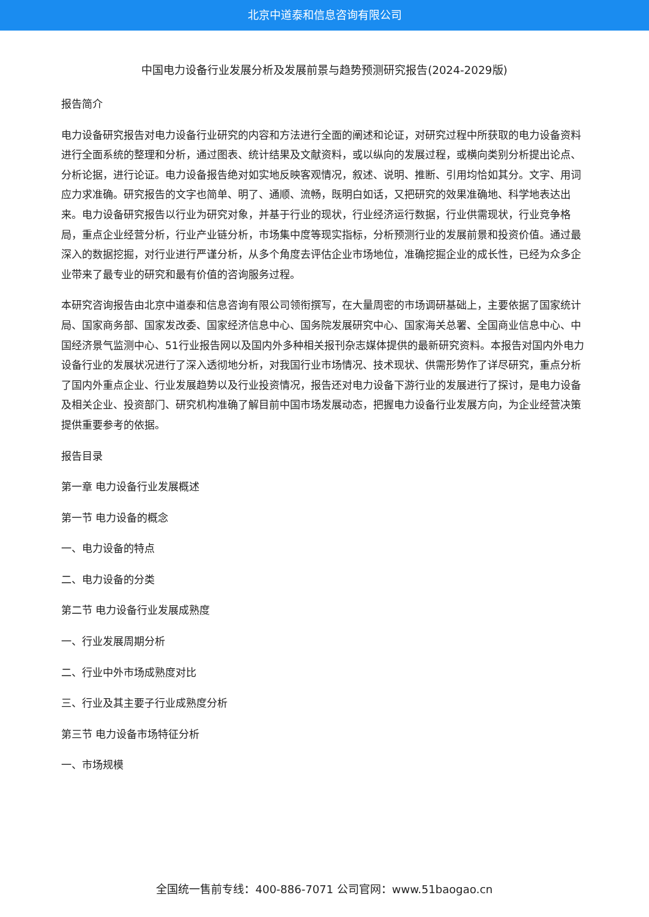北京中道泰和信息咨询有限公司
中国电力设备行业发展分析及发展前景与趋势预测研究报告(2024-2029版)
报告简介
电力设备研究报告对电力设备行业研究的内容和方法进行全面的阐述和论证，对研究过程中所获取的电力设备资料进行全面系统的整理和分析，通过图表、统计结果及文献资料，或以纵向的发展过程，或横向类别分析提出论点、分析论据，进行论证。电力设备报告绝对如实地反映客观情况，叙述、说明、推断、引用均恰如其分。文字、用词应力求准确。研究报告的文字也简单、明了、通顺、流畅，既明白如话，又把研究的效果准确地、科学地表达出来。电力设备研究报告以行业为研究对象，并基于行业的现状，行业经济运行数据，行业供需现状，行业竞争格局，重点企业经营分析，行业产业链分析，市场集中度等现实指标，分析预测行业的发展前景和投资价值。通过最深入的数据挖掘，对行业进行严谨分析，从多个角度去评估企业市场地位，准确挖掘企业的成长性，已经为众多企业带来了最专业的研究和最有价值的咨询服务过程。
本研究咨询报告由北京中道泰和信息咨询有限公司领衔撰写，在大量周密的市场调研基础上，主要依据了国家统计局、国家商务部、国家发改委、国家经济信息中心、国务院发展研究中心、国家海关总署、全国商业信息中心、中国经济景气监测中心、51行业报告网以及国内外多种相关报刊杂志媒体提供的最新研究资料。本报告对国内外电力设备行业的发展状况进行了深入透彻地分析，对我国行业市场情况、技术现状、供需形势作了详尽研究，重点分析了国内外重点企业、行业发展趋势以及行业投资情况，报告还对电力设备下游行业的发展进行了探讨，是电力设备及相关企业、投资部门、研究机构准确了解目前中国市场发展动态，把握电力设备行业发展方向，为企业经营决策提供重要参考的依据。
报告目录
第一章 电力设备行业发展概述
第一节 电力设备的概念
一、电力设备的特点
二、电力设备的分类
第二节 电力设备行业发展成熟度
一、行业发展周期分析
二、行业中外市场成熟度对比
三、行业及其主要子行业成熟度分析
第三节 电力设备市场特征分析
一、市场规模
全国统一售前专线：400-886-7071 公司官网：www.51baogao.cn